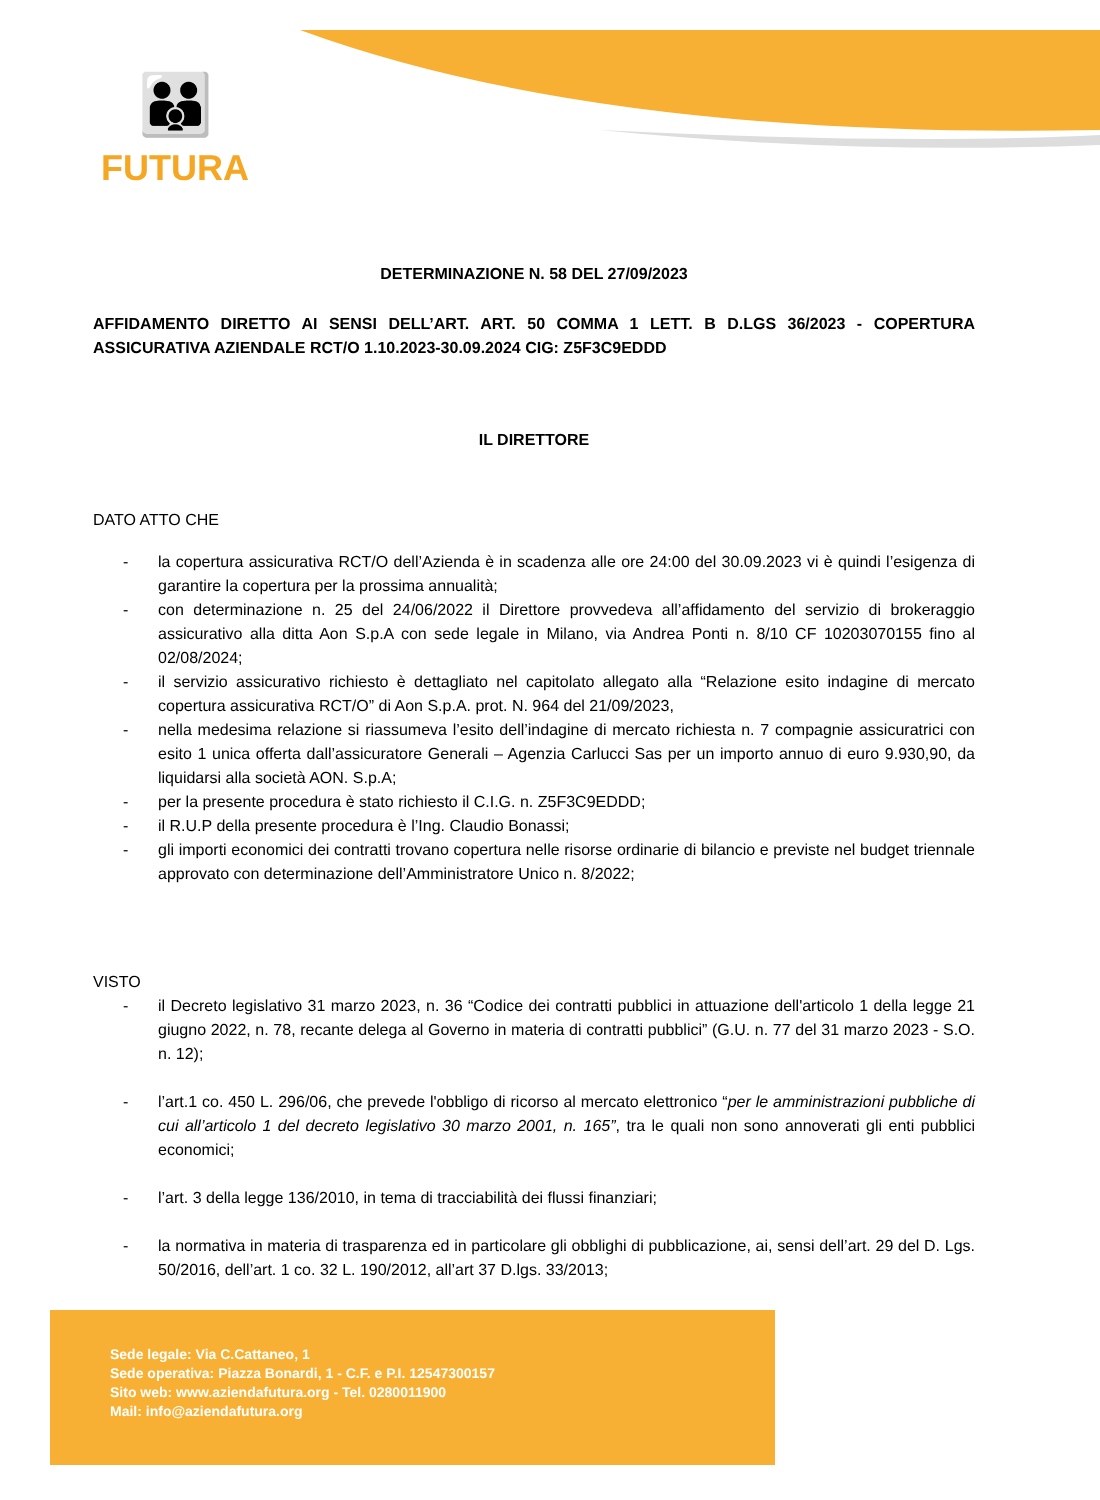👪
FUTURA
DETERMINAZIONE N. 58 DEL 27/09/2023
AFFIDAMENTO DIRETTO AI SENSI DELL’ART. ART. 50 COMMA 1 LETT. B D.LGS 36/2023 - COPERTURA ASSICURATIVA AZIENDALE RCT/O 1.10.2023-30.09.2024 CIG: Z5F3C9EDDD
IL DIRETTORE
DATO ATTO CHE
- la copertura assicurativa RCT/O dell’Azienda è in scadenza alle ore 24:00 del 30.09.2023 vi è quindi l’esigenza di garantire la copertura per la prossima annualità;
- con determinazione n. 25 del 24/06/2022 il Direttore provvedeva all’affidamento del servizio di brokeraggio assicurativo alla ditta Aon S.p.A con sede legale in Milano, via Andrea Ponti n. 8/10 CF 10203070155 fino al 02/08/2024;
- il servizio assicurativo richiesto è dettagliato nel capitolato allegato alla “Relazione esito indagine di mercato copertura assicurativa RCT/O” di Aon S.p.A. prot. N. 964 del 21/09/2023,
- nella medesima relazione si riassumeva l’esito dell’indagine di mercato richiesta n. 7 compagnie assicuratrici con esito 1 unica offerta dall’assicuratore Generali – Agenzia Carlucci Sas per un importo annuo di euro 9.930,90, da liquidarsi alla società AON. S.p.A;
- per la presente procedura è stato richiesto il C.I.G. n. Z5F3C9EDDD;
- il R.U.P della presente procedura è l’Ing. Claudio Bonassi;
- gli importi economici dei contratti trovano copertura nelle risorse ordinarie di bilancio e previste nel budget triennale approvato con determinazione dell’Amministratore Unico n. 8/2022;
VISTO
- il Decreto legislativo 31 marzo 2023, n. 36 “Codice dei contratti pubblici in attuazione dell'articolo 1 della legge 21 giugno 2022, n. 78, recante delega al Governo in materia di contratti pubblici” (G.U. n. 77 del 31 marzo 2023 - S.O. n. 12);
- l’art.1 co. 450 L. 296/06, che prevede l'obbligo di ricorso al mercato elettronico “per le amministrazioni pubbliche di cui all’articolo 1 del decreto legislativo 30 marzo 2001, n. 165”, tra le quali non sono annoverati gli enti pubblici economici;
- l’art. 3 della legge 136/2010, in tema di tracciabilità dei flussi finanziari;
- la normativa in materia di trasparenza ed in particolare gli obblighi di pubblicazione, ai, sensi dell’art. 29 del D. Lgs. 50/2016, dell’art. 1 co. 32 L. 190/2012, all’art 37 D.lgs. 33/2013;
Sede legale: Via C.Cattaneo, 1
Sede operativa: Piazza Bonardi, 1 - C.F. e P.I. 12547300157
Sito web: www.aziendafutura.org - Tel. 0280011900
Mail: info@aziendafutura.org